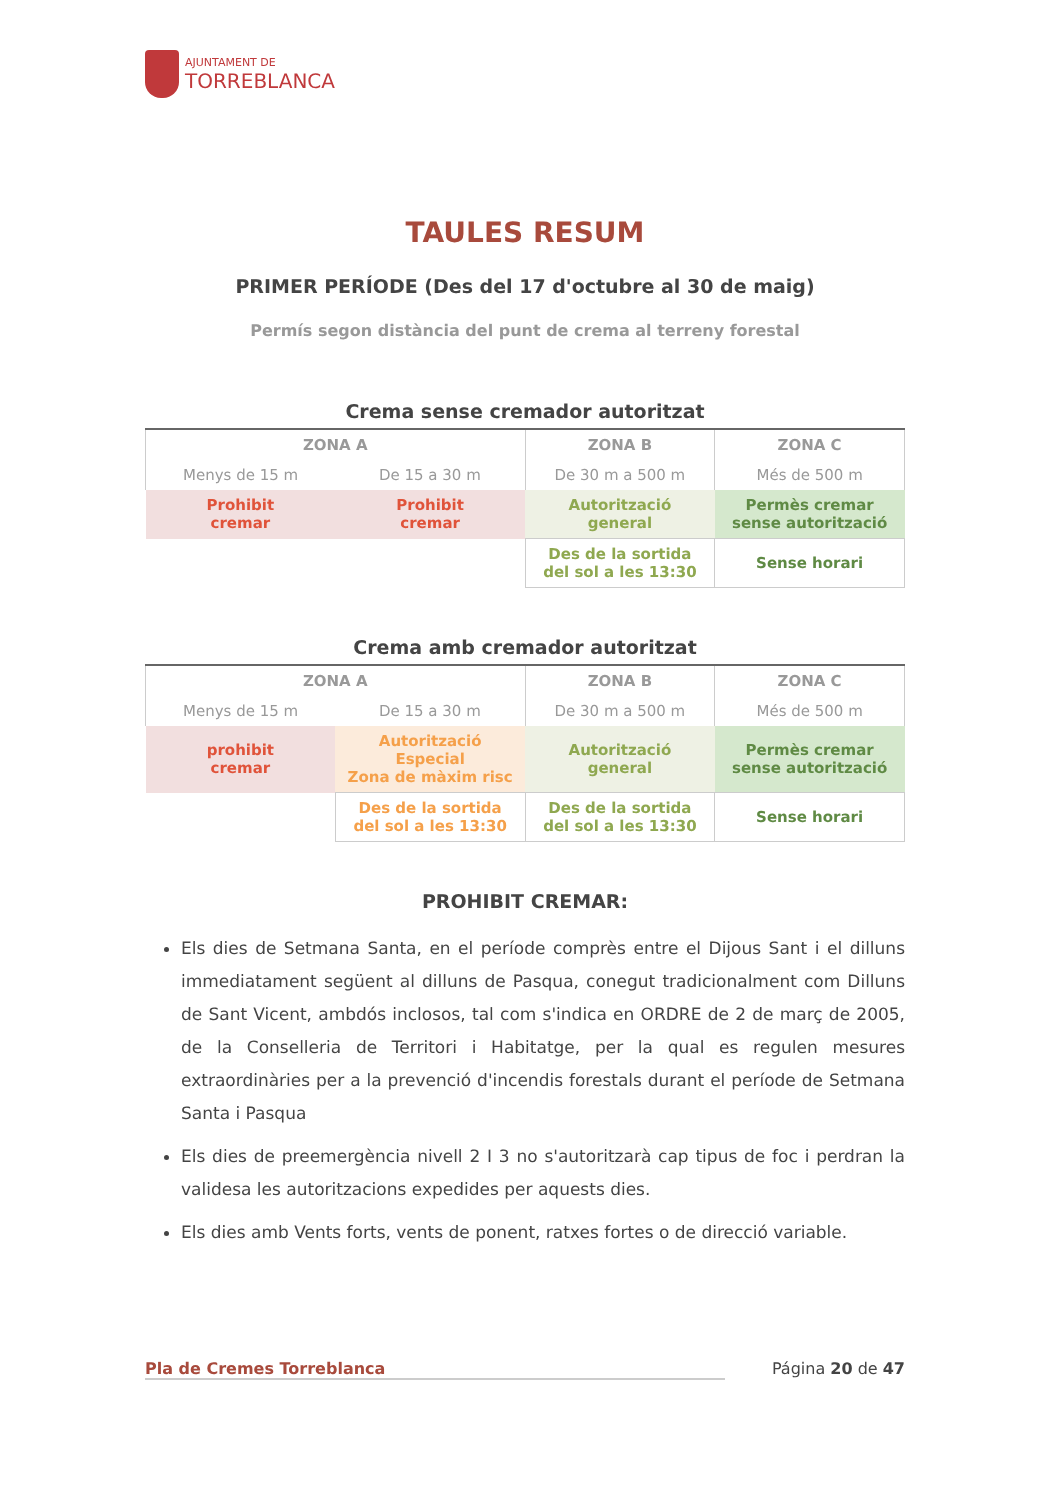AJUNTAMENT DE
TORREBLANCA
TAULES RESUM
PRIMER PERÍODE (Des del 17 d'octubre al 30 de maig)
Permís segon distància del punt de crema al terreny forestal
Crema sense cremador autoritzat
| ZONA A | | ZONA B | ZONA C |
| --- | --- | --- | --- |
| Menys de 15 m | De 15 a 30 m | De 30 m a 500 m | Més de 500 m |
| Prohibit cremar | Prohibit cremar | Autorització general | Permès cremar sense autorització |
| | | Des de la sortida del sol a les 13:30 | Sense horari |
Crema amb cremador autoritzat
| ZONA A | | ZONA B | ZONA C |
| --- | --- | --- | --- |
| Menys de 15 m | De 15 a 30 m | De 30 m a 500 m | Més de 500 m |
| prohibit cremar | Autorització Especial Zona de màxim risc | Autorització general | Permès cremar sense autorització |
| | Des de la sortida del sol a les 13:30 | Des de la sortida del sol a les 13:30 | Sense horari |
PROHIBIT CREMAR:
Els dies de Setmana Santa, en el període comprès entre el Dijous Sant i el dilluns immediatament següent al dilluns de Pasqua, conegut tradicionalment com Dilluns de Sant Vicent, ambdós inclosos, tal com s'indica en ORDRE de 2 de març de 2005, de la Conselleria de Territori i Habitatge, per la qual es regulen mesures extraordinàries per a la prevenció d'incendis forestals durant el període de Setmana Santa i Pasqua
Els dies de preemergència nivell 2 I 3 no s'autoritzarà cap tipus de foc i perdran la validesa les autoritzacions expedides per aquests dies.
Els dies amb Vents forts, vents de ponent, ratxes fortes o de direcció variable.
Pla de Cremes Torreblanca Página 20 de 47